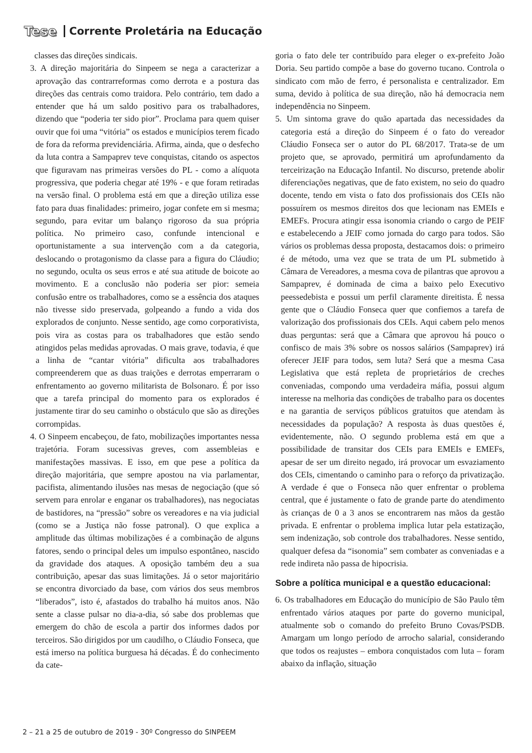Tese Corrente Proletária na Educação
classes das direções sindicais.
3. A direção majoritária do Sinpeem se nega a caracterizar a aprovação das contrarreformas como derrota e a postura das direções das centrais como traidora. Pelo contrário, tem dado a entender que há um saldo positivo para os trabalhadores, dizendo que “poderia ter sido pior”. Proclama para quem quiser ouvir que foi uma “vitória” os estados e municípios terem ficado de fora da reforma previdenciária. Afirma, ainda, que o desfecho da luta contra a Sampaprev teve conquistas, citando os aspectos que figuravam nas primeiras versões do PL - como a alíquota progressiva, que poderia chegar até 19% - e que foram retiradas na versão final. O problema está em que a direção utiliza esse fato para duas finalidades: primeiro, jogar confete em si mesma; segundo, para evitar um balanço rigoroso da sua própria política. No primeiro caso, confunde intencional e oportunistamente a sua intervenção com a da categoria, deslocando o protagonismo da classe para a figura do Cláudio; no segundo, oculta os seus erros e até sua atitude de boicote ao movimento. E a conclusão não poderia ser pior: semeia confusão entre os trabalhadores, como se a essência dos ataques não tivesse sido preservada, golpeando a fundo a vida dos explorados de conjunto. Nesse sentido, age como corporativista, pois vira as costas para os trabalhadores que estão sendo atingidos pelas medidas aprovadas. O mais grave, todavia, é que a linha de “cantar vitória” dificulta aos trabalhadores compreenderem que as duas traições e derrotas emperraram o enfrentamento ao governo militarista de Bolsonaro. É por isso que a tarefa principal do momento para os explorados é justamente tirar do seu caminho o obstáculo que são as direções corrompidas.
4. O Sinpeem encabeçou, de fato, mobilizações importantes nessa trajetória. Foram sucessivas greves, com assembleias e manifestações massivas. E isso, em que pese a política da direção majoritária, que sempre apostou na via parlamentar, pacifista, alimentando ilusões nas mesas de negociação (que só servem para enrolar e enganar os trabalhadores), nas negociatas de bastidores, na “pressão” sobre os vereadores e na via judicial (como se a Justiça não fosse patronal). O que explica a amplitude das últimas mobilizações é a combinação de alguns fatores, sendo o principal deles um impulso espontâneo, nascido da gravidade dos ataques. A oposição também deu a sua contribuição, apesar das suas limitações. Já o setor majoritário se encontra divorciado da base, com vários dos seus membros “liberados”, isto é, afastados do trabalho há muitos anos. Não sente a classe pulsar no dia-a-dia, só sabe dos problemas que emergem do chão de escola a partir dos informes dados por terceiros. São dirigidos por um caudilho, o Cláudio Fonseca, que está imerso na política burguesa há décadas. É do conhecimento da cate-
goria o fato dele ter contribuído para eleger o ex-prefeito João Doria. Seu partido compõe a base do governo tucano. Controla o sindicato com mão de ferro, é personalista e centralizador. Em suma, devido à política de sua direção, não há democracia nem independência no Sinpeem.
5. Um sintoma grave do quão apartada das necessidades da categoria está a direção do Sinpeem é o fato do vereador Cláudio Fonseca ser o autor do PL 68/2017. Trata-se de um projeto que, se aprovado, permitirá um aprofundamento da terceirização na Educação Infantil. No discurso, pretende abolir diferenciações negativas, que de fato existem, no seio do quadro docente, tendo em vista o fato dos profissionais dos CEIs não possuírem os mesmos direitos dos que lecionam nas EMEIs e EMEFs. Procura atingir essa isonomia criando o cargo de PEIF e estabelecendo a JEIF como jornada do cargo para todos. São vários os problemas dessa proposta, destacamos dois: o primeiro é de método, uma vez que se trata de um PL submetido à Câmara de Vereadores, a mesma cova de pilantras que aprovou a Sampaprev, é dominada de cima a baixo pelo Executivo peessedebista e possui um perfil claramente direitista. É nessa gente que o Cláudio Fonseca quer que confiemos a tarefa de valorização dos profissionais dos CEIs. Aqui cabem pelo menos duas perguntas: será que a Câmara que aprovou há pouco o confisco de mais 3% sobre os nossos salários (Sampaprev) irá oferecer JEIF para todos, sem luta? Será que a mesma Casa Legislativa que está repleta de proprietários de creches conveniadas, compondo uma verdadeira máfia, possui algum interesse na melhoria das condições de trabalho para os docentes e na garantia de serviços públicos gratuitos que atendam às necessidades da população? A resposta às duas questões é, evidentemente, não. O segundo problema está em que a possibilidade de transitar dos CEIs para EMEIs e EMEFs, apesar de ser um direito negado, irá provocar um esvaziamento dos CEIs, cimentando o caminho para o reforço da privatização. A verdade é que o Fonseca não quer enfrentar o problema central, que é justamente o fato de grande parte do atendimento às crianças de 0 a 3 anos se encontrarem nas mãos da gestão privada. E enfrentar o problema implica lutar pela estatização, sem indenização, sob controle dos trabalhadores. Nesse sentido, qualquer defesa da “isonomia” sem combater as conveniadas e a rede indireta não passa de hipocrisia.
Sobre a política municipal e a questão educacional:
6. Os trabalhadores em Educação do município de São Paulo têm enfrentado vários ataques por parte do governo municipal, atualmente sob o comando do prefeito Bruno Covas/PSDB. Amargam um longo período de arrocho salarial, considerando que todos os reajustes – embora conquistados com luta – foram abaixo da inflação, situação
2 – 21 a 25 de outubro de 2019 - 30º Congresso do SINPEEM